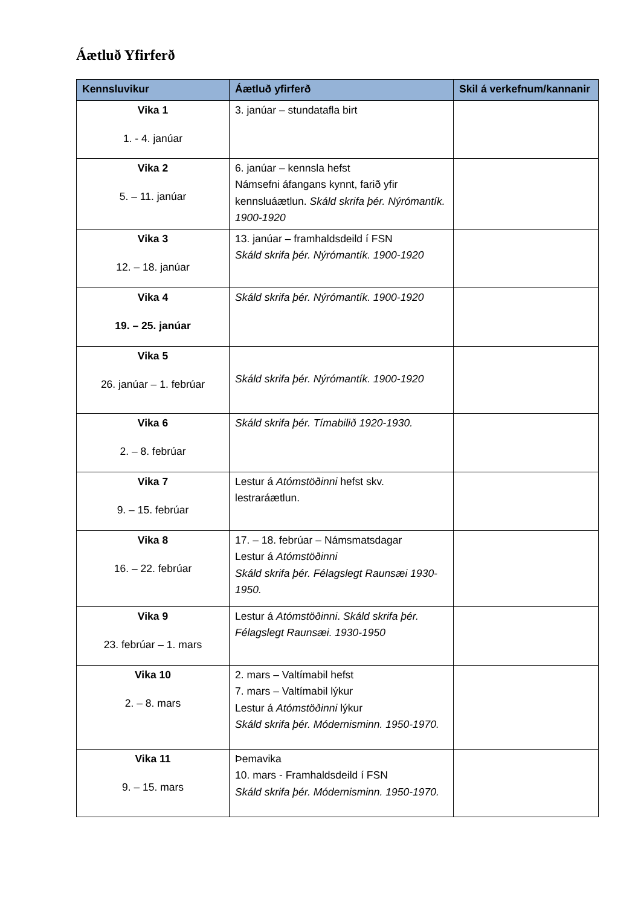Áætluð Yfirferð
| Kennsluvikur | Áætluð yfirferð | Skil á verkefnum/kannanir |
| --- | --- | --- |
| Vika 1 1. - 4. janúar | 3. janúar – stundatafla birt | |
| Vika 2 5. – 11. janúar | 6. janúar – kennsla hefst Námsefni áfangans kynnt, farið yfir kennsluáætlun. Skáld skrifa þér. Nýrómantík. 1900-1920 | |
| Vika 3 12. – 18. janúar | 13. janúar – framhaldsdeild í FSN Skáld skrifa þér. Nýrómantík. 1900-1920 | |
| Vika 4 19. – 25. janúar | Skáld skrifa þér. Nýrómantík. 1900-1920 | |
| Vika 5 26. janúar – 1. febrúar | Skáld skrifa þér. Nýrómantík. 1900-1920 | |
| Vika 6 2. – 8. febrúar | Skáld skrifa þér. Tímabilið 1920-1930. | |
| Vika 7 9. – 15. febrúar | Lestur á Atómstöðinni hefst skv. lestraráætlun. | |
| Vika 8 16. – 22. febrúar | 17. – 18. febrúar – Námsmatsdagar Lestur á Atómstöðinni Skáld skrifa þér. Félagslegt Raunsæi 1930-1950. | |
| Vika 9 23. febrúar – 1. mars | Lestur á Atómstöðinni . Skáld skrifa þér. Félagslegt Raunsæi. 1930-1950 | |
| Vika 10 2. – 8. mars | 2. mars – Valtímabil hefst 7. mars – Valtímabil lýkur Lestur á Atómstöðinni lýkur Skáld skrifa þér. Módernisminn. 1950-1970. | |
| Vika 11 9. – 15. mars | Þemavika 10. mars - Framhaldsdeild í FSN Skáld skrifa þér. Módernisminn. 1950-1970. | |